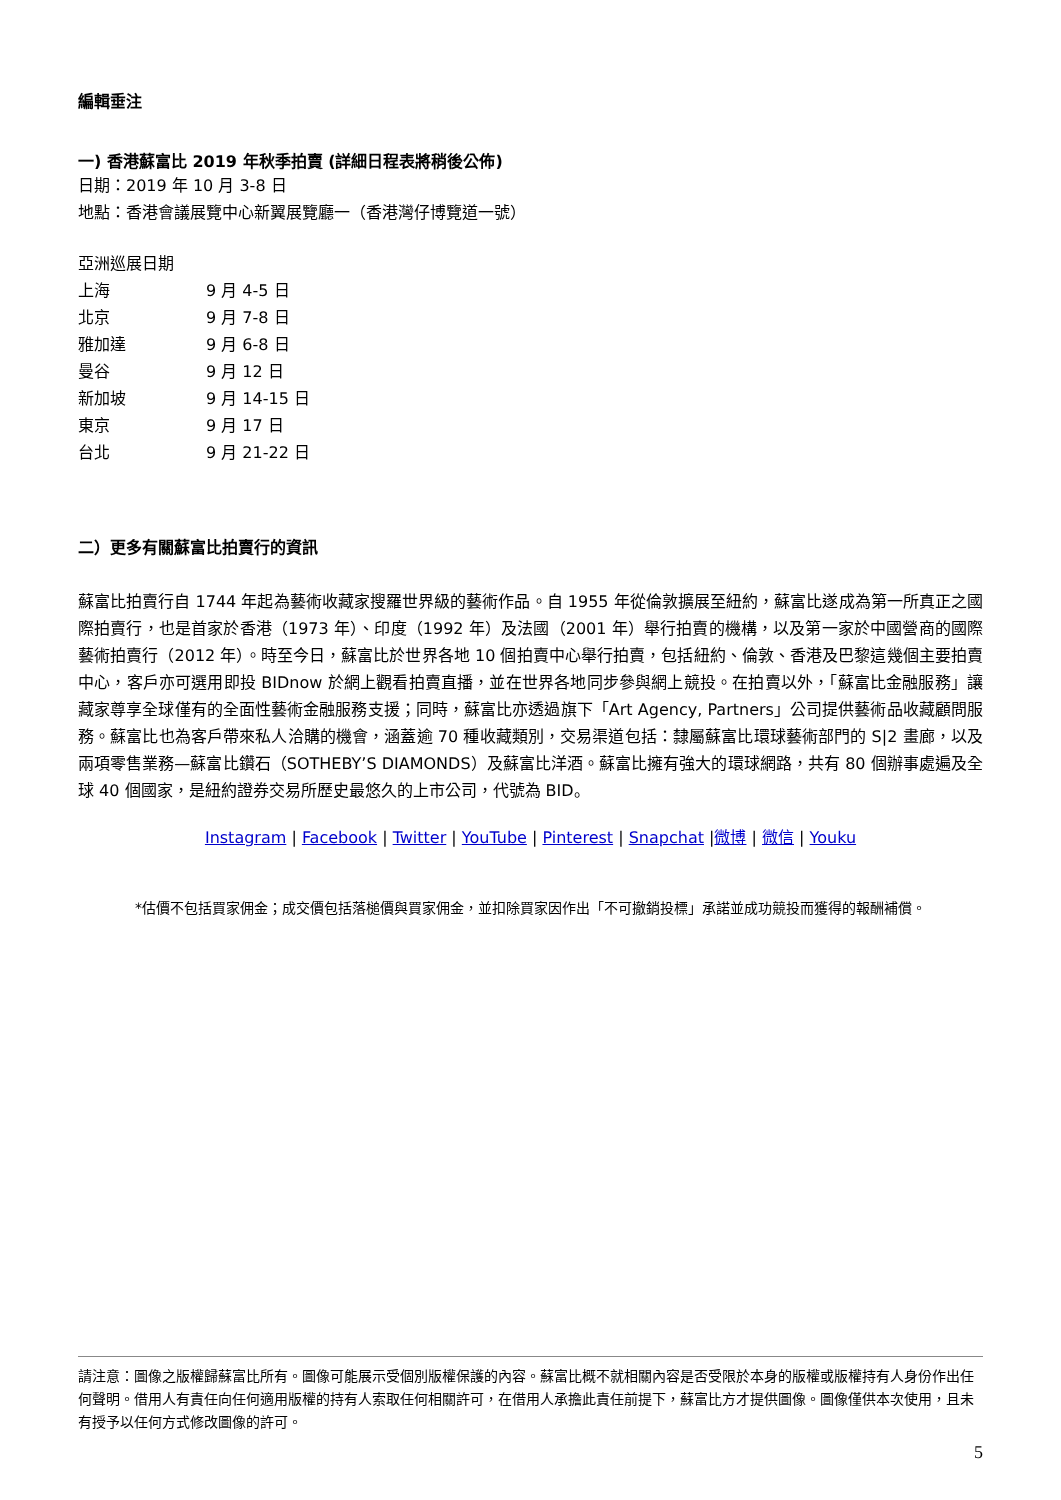編輯垂注
一) 香港蘇富比 2019 年秋季拍賣 (詳細日程表將稍後公佈)
日期：2019 年 10 月 3-8 日
地點：香港會議展覽中心新翼展覽廳一（香港灣仔博覽道一號）
亞洲巡展日期
| 上海 | 9 月 4-5 日 |
| 北京 | 9 月 7-8 日 |
| 雅加達 | 9 月 6-8 日 |
| 曼谷 | 9 月 12 日 |
| 新加坡 | 9 月 14-15 日 |
| 東京 | 9 月 17 日 |
| 台北 | 9 月 21-22 日 |
二）更多有關蘇富比拍賣行的資訊
蘇富比拍賣行自 1744 年起為藝術收藏家搜羅世界級的藝術作品。自 1955 年從倫敦擴展至紐約，蘇富比遂成為第一所真正之國際拍賣行，也是首家於香港（1973 年）、印度（1992 年）及法國（2001 年）舉行拍賣的機構，以及第一家於中國營商的國際藝術拍賣行（2012 年）。時至今日，蘇富比於世界各地 10 個拍賣中心舉行拍賣，包括紐約、倫敦、香港及巴黎這幾個主要拍賣中心，客戶亦可選用即投 BIDnow 於網上觀看拍賣直播，並在世界各地同步參與網上競投。在拍賣以外，「蘇富比金融服務」讓藏家尊享全球僅有的全面性藝術金融服務支援；同時，蘇富比亦透過旗下「Art Agency, Partners」公司提供藝術品收藏顧問服務。蘇富比也為客戶帶來私人洽購的機會，涵蓋逾 70 種收藏類別，交易渠道包括：隸屬蘇富比環球藝術部門的 S|2 畫廊，以及兩項零售業務—蘇富比鑽石（SOTHEBY’S DIAMONDS）及蘇富比洋酒。蘇富比擁有強大的環球網路，共有 80 個辦事處遍及全球 40 個國家，是紐約證券交易所歷史最悠久的上市公司，代號為 BID。
Instagram | Facebook | Twitter | YouTube | Pinterest | Snapchat |微博 | 微信 | Youku
*估價不包括買家佣金；成交價包括落槌價與買家佣金，並扣除買家因作出「不可撤銷投標」承諾並成功競投而獲得的報酬補償。
請注意：圖像之版權歸蘇富比所有。圖像可能展示受個別版權保護的內容。蘇富比概不就相關內容是否受限於本身的版權或版權持有人身份作出任何聲明。借用人有責任向任何適用版權的持有人索取任何相關許可，在借用人承擔此責任前提下，蘇富比方才提供圖像。圖像僅供本次使用，且未有授予以任何方式修改圖像的許可。
5